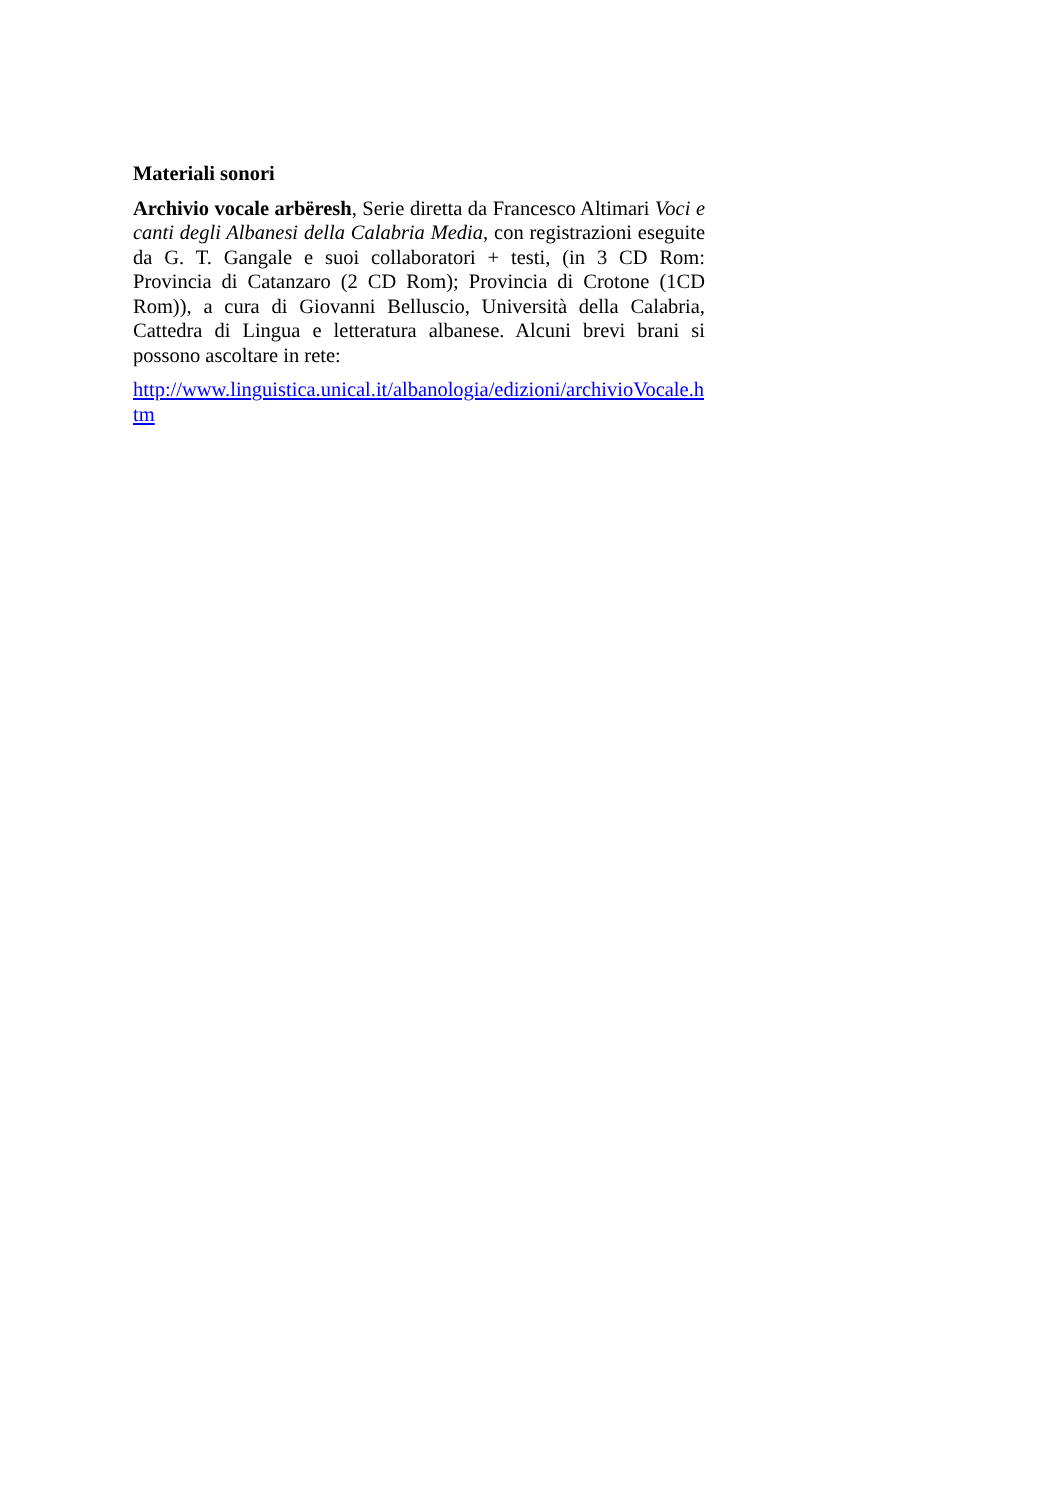Materiali sonori
Archivio vocale arbëresh, Serie diretta da Francesco Altimari Voci e canti degli Albanesi della Calabria Media, con registrazioni eseguite da G. T. Gangale e suoi collaboratori + testi, (in 3 CD Rom: Provincia di Catanzaro (2 CD Rom); Provincia di Crotone (1CD Rom)), a cura di Giovanni Belluscio, Università della Calabria, Cattedra di Lingua e letteratura albanese. Alcuni brevi brani si possono ascoltare in rete:
http://www.linguistica.unical.it/albanologia/edizioni/archivioVocale.htm